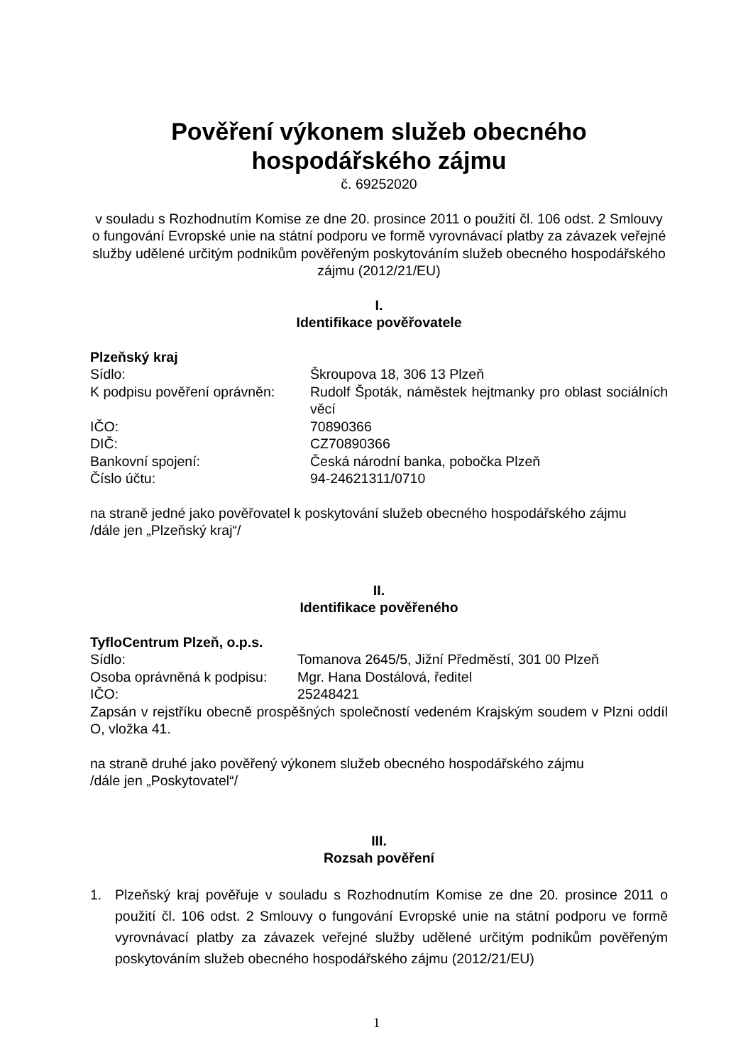Pověření výkonem služeb obecného
hospodářského zájmu
č. 69252020
v souladu s Rozhodnutím Komise ze dne 20. prosince 2011 o použití čl. 106 odst. 2 Smlouvy o fungování Evropské unie na státní podporu ve formě vyrovnávací platby za závazek veřejné služby udělené určitým podnikům pověřeným poskytováním služeb obecného hospodářského zájmu (2012/21/EU)
I.
Identifikace pověřovatele
Plzeňský kraj
| Sídlo: | Škroupova 18, 306 13 Plzeň |
| K podpisu pověření oprávněn: | Rudolf Špoták, náměstek hejtmanky pro oblast sociálních věcí |
| IČO: | 70890366 |
| DIČ: | CZ70890366 |
| Bankovní spojení: | Česká národní banka, pobočka Plzeň |
| Číslo účtu: | 94-24621311/0710 |
na straně jedné jako pověřovatel k poskytování služeb obecného hospodářského zájmu
/dále jen „Plzeňský kraj“/
II.
Identifikace pověřeného
TyfloCentrum Plzeň, o.p.s.
| Sídlo: | Tomanova 2645/5, Jižní Předměstí, 301 00 Plzeň |
| Osoba oprávněná k podpisu: | Mgr. Hana Dostálová, ředitel |
| IČO: | 25248421 |
Zapsán v rejstříku obecně prospěšných společností vedeném Krajským soudem v Plzni oddíl O, vložka 41.
na straně druhé jako pověřený výkonem služeb obecného hospodářského zájmu
/dále jen „Poskytovatel“/
III.
Rozsah pověření
1. Plzeňský kraj pověřuje v souladu s Rozhodnutím Komise ze dne 20. prosince 2011 o použití čl. 106 odst. 2 Smlouvy o fungování Evropské unie na státní podporu ve formě vyrovnávací platby za závazek veřejné služby udělené určitým podnikům pověřeným poskytováním služeb obecného hospodářského zájmu (2012/21/EU)
1